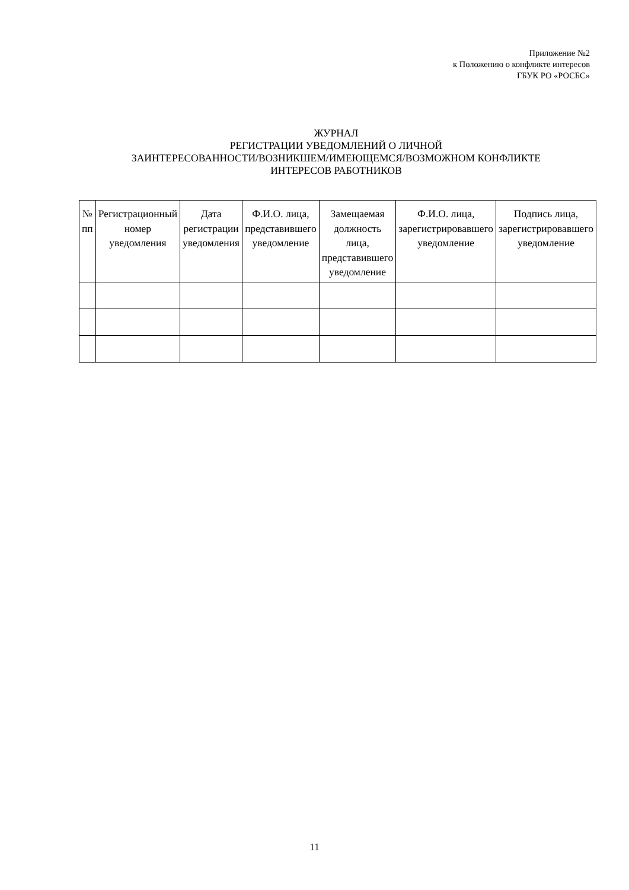Приложение №2
к Положению о конфликте интересов
ГБУК РО «РОСБС»
ЖУРНАЛ
РЕГИСТРАЦИИ УВЕДОМЛЕНИЙ О ЛИЧНОЙ
ЗАИНТЕРЕСОВАННОСТИ/ВОЗНИКШЕМ/ИМЕЮЩЕМСЯ/ВОЗМОЖНОМ КОНФЛИКТЕ
ИНТЕРЕСОВ РАБОТНИКОВ
| № пп | Регистрационный номер уведомления | Дата регистрации уведомления | Ф.И.О. лица, представившего уведомление | Замещаемая должность лица, представившего уведомление | Ф.И.О. лица, зарегистрировавшего уведомление | Подпись лица, зарегистрировавшего уведомление |
| --- | --- | --- | --- | --- | --- | --- |
11